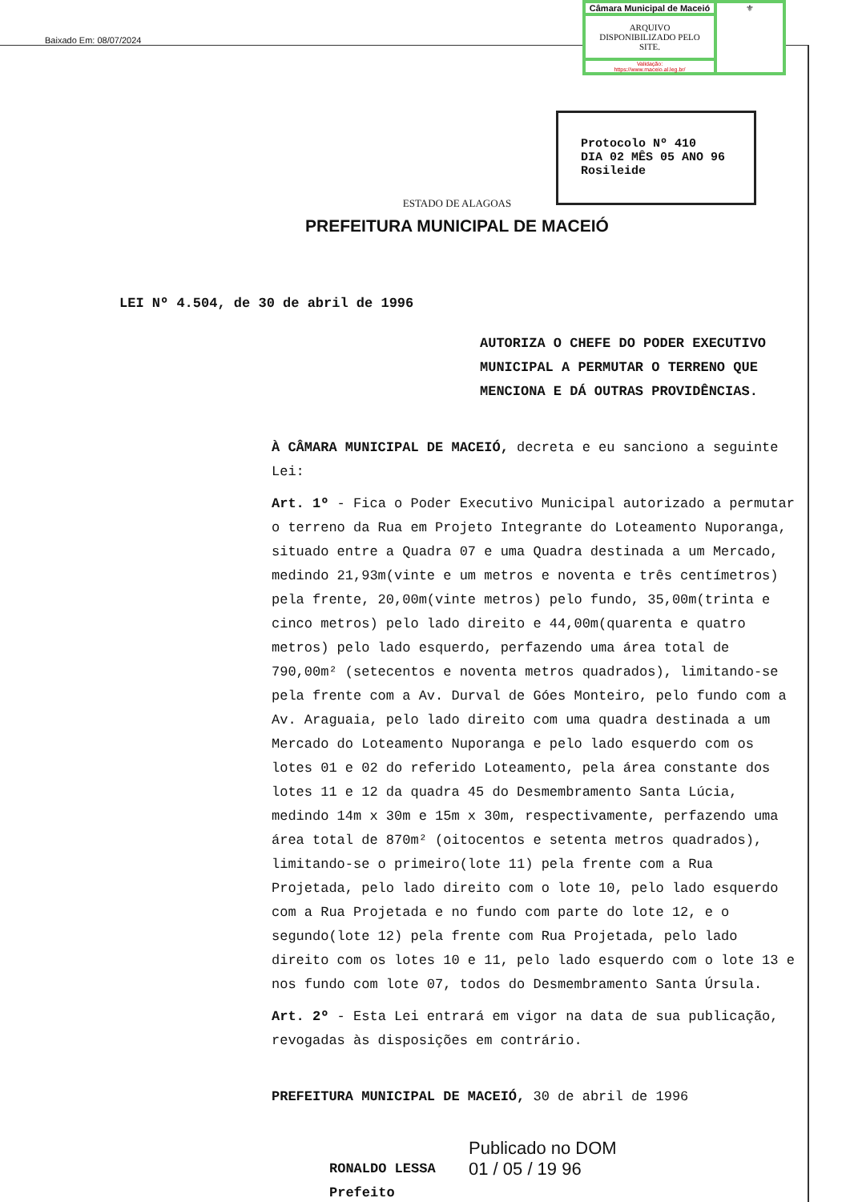Baixado Em: 08/07/2024
Câmara Municipal de Maceió
⚜
ARQUIVO DISPONIBILIZADO PELO SITE.
Validação:
https://www.maceio.al.leg.br/
Protocolo Nº 410
DIA 02 MÊS 05 ANO 96
Rosileide
ESTADO DE ALAGOAS
PREFEITURA MUNICIPAL DE MACEIÓ
LEI Nº 4.504, de 30 de abril de 1996
AUTORIZA O CHEFE DO PODER EXECUTIVO MUNICIPAL A PERMUTAR O TERRENO QUE MENCIONA E DÁ OUTRAS PROVIDÊNCIAS.
À CÂMARA MUNICIPAL DE MACEIÓ, decreta e eu sanciono a seguinte Lei:
Art. 1º - Fica o Poder Executivo Municipal autorizado a permutar o terreno da Rua em Projeto Integrante do Loteamento Nuporanga, situado entre a Quadra 07 e uma Quadra destinada a um Mercado, medindo 21,93m(vinte e um metros e noventa e três centímetros) pela frente, 20,00m(vinte metros) pelo fundo, 35,00m(trinta e cinco metros) pelo lado direito e 44,00m(quarenta e quatro metros) pelo lado esquerdo, perfazendo uma área total de 790,00m² (setecentos e noventa metros quadrados), limitando-se pela frente com a Av. Durval de Góes Monteiro, pelo fundo com a Av. Araguaia, pelo lado direito com uma quadra destinada a um Mercado do Loteamento Nuporanga e pelo lado esquerdo com os lotes 01 e 02 do referido Loteamento, pela área constante dos lotes 11 e 12 da quadra 45 do Desmembramento Santa Lúcia, medindo 14m x 30m e 15m x 30m, respectivamente, perfazendo uma área total de 870m² (oitocentos e setenta metros quadrados), limitando-se o primeiro(lote 11) pela frente com a Rua Projetada, pelo lado direito com o lote 10, pelo lado esquerdo com a Rua Projetada e no fundo com parte do lote 12, e o segundo(lote 12) pela frente com Rua Projetada, pelo lado direito com os lotes 10 e 11, pelo lado esquerdo com o lote 13 e nos fundo com lote 07, todos do Desmembramento Santa Úrsula.
Art. 2º - Esta Lei entrará em vigor na data de sua publicação, revogadas às disposições em contrário.
PREFEITURA MUNICIPAL DE MACEIÓ, 30 de abril de 1996
RONALDO LESSA
Prefeito
Publicado no DOM
01 / 05 / 19 96